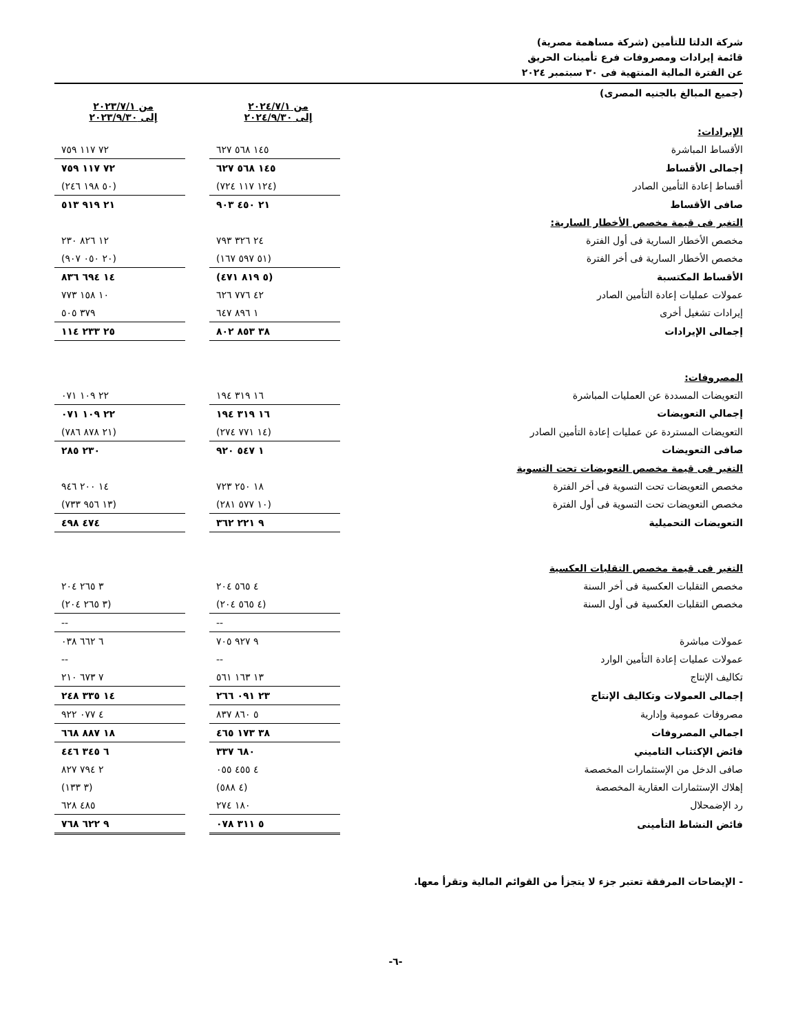شركة الدلتا للتأمين (شركة مساهمة مصرية)
قائمة إيرادات ومصروفات فرع تأمينات الحريق
عن الفترة المالية المنتهية فى ٣٠ سبتمبر ٢٠٢٤
(جميع المبالغ بالجنيه المصرى)
| | من ٢٠٢٤/٧/١ إلى ٢٠٢٤/٩/٣٠ | | من ٢٠٢٣/٧/١ إلى ٢٠٢٣/٩/٣٠ |
| الإيرادات: | | | |
| الأقساط المباشرة | ١٤٥ ٥٦٨ ٦٢٧ | | ٧٢ ١١٧ ٧٥٩ |
| إجمالى الأقساط | ١٤٥ ٥٦٨ ٦٢٧ | | ٧٢ ١١٧ ٧٥٩ |
| أقساط إعادة التأمين الصادر | (١٢٤ ١١٧ ٧٢٤) | | (٥٠ ١٩٨ ٢٤٦) |
| صافى الأقساط | ٢١ ٤٥٠ ٩٠٣ | | ٢١ ٩١٩ ٥١٣ |
| التغير فى قيمة مخصص الأخطار السارية: | | | |
| مخصص الأخطار السارية فى أول الفترة | ٢٤ ٣٢٦ ٧٩٣ | | ١٢ ٨٢٦ ٢٣٠ |
| مخصص الأخطار السارية فى أخر الفترة | (٥١ ٥٩٧ ١٦٧) | | (٢٠ ٠٥٠ ٩٠٧) |
| الأقساط المكتسبة | (٥ ٨١٩ ٤٧١) | | ١٤ ٦٩٤ ٨٣٦ |
| عمولات عمليات إعادة التأمين الصادر | ٤٢ ٧٧٦ ٦٢٦ | | ١٠ ١٥٨ ٧٧٣ |
| إيرادات تشغيل أخرى | ١ ٨٩٦ ٦٤٧ | | ٣٧٩ ٥٠٥ |
| إجمالى الإيرادات | ٣٨ ٨٥٣ ٨٠٢ | | ٢٥ ٢٣٣ ١١٤ |
| المصروفات: | | | |
| التعويضات المسددة عن العمليات المباشرة | ١٦ ٣١٩ ١٩٤ | | ٢٢ ١٠٩ ٠٧١ |
| إجمالي التعويضات | ١٦ ٣١٩ ١٩٤ | | ٢٢ ١٠٩ ٠٧١ |
| التعويضات المستردة عن عمليات إعادة التأمين الصادر | (١٤ ٧٧١ ٢٧٤) | | (٢١ ٨٧٨ ٧٨٦) |
| صافى التعويضات | ١ ٥٤٧ ٩٢٠ | | ٢٣٠ ٢٨٥ |
| التغير فى قيمة مخصص التعويضات تحت التسوية | | | |
| مخصص التعويضات تحت التسوية فى أخر الفترة | ١٨ ٢٥٠ ٧٢٣ | | ١٤ ٢٠٠ ٩٤٦ |
| مخصص التعويضات تحت التسوية فى أول الفترة | (١٠ ٥٧٧ ٢٨١) | | (١٣ ٩٥٦ ٧٣٣) |
| التعويضات التحميلية | ٩ ٢٢١ ٣٦٢ | | ٤٧٤ ٤٩٨ |
| التغير فى قيمة مخصص التقلبات العكسية | | | |
| مخصص التقلبات العكسية فى أخر السنة | ٤ ٥٦٥ ٢٠٤ | | ٣ ٢٦٥ ٢٠٤ |
| مخصص التقلبات العكسية فى أول السنة | (٤ ٥٦٥ ٢٠٤) | | (٣ ٢٦٥ ٢٠٤) |
| | -- | | -- |
| عمولات مباشرة | ٩ ٩٢٧ ٧٠٥ | | ٦ ٦٦٢ ٠٣٨ |
| عمولات عمليات إعادة التأمين الوارد | -- | | -- |
| تكاليف الإنتاج | ١٣ ١٦٣ ٥٦١ | | ٧ ٦٧٣ ٢١٠ |
| إجمالى العمولات وتكاليف الإنتاج | ٢٣ ٠٩١ ٢٦٦ | | ١٤ ٣٣٥ ٢٤٨ |
| مصروفات عمومية وإدارية | ٥ ٨٦٠ ٨٣٧ | | ٤ ٠٧٧ ٩٢٢ |
| اجمالي المصروفات | ٣٨ ١٧٣ ٤٦٥ | | ١٨ ٨٨٧ ٦٦٨ |
| فائض الإكتتاب التاميني | ٦٨٠ ٣٣٧ | | ٦ ٣٤٥ ٤٤٦ |
| صافى الدخل من الإستثمارات المخصصة | ٤ ٤٥٥ ٠٥٥ | | ٢ ٧٩٤ ٨٢٧ |
| إهلاك الإستثمارات العقارية المخصصة | (٤ ٥٨٨) | | (٣ ١٣٣) |
| رد الإضمحلال | ١٨٠ ٢٧٤ | | ٤٨٥ ٦٢٨ |
| فائض النشاط التأمينى | ٥ ٣١١ ٠٧٨ | | ٩ ٦٢٢ ٧٦٨ |
- الإيضاحات المرفقة تعتبر جزء لا يتجزأ من القوائم المالية وتقرأ معها.
-٦-